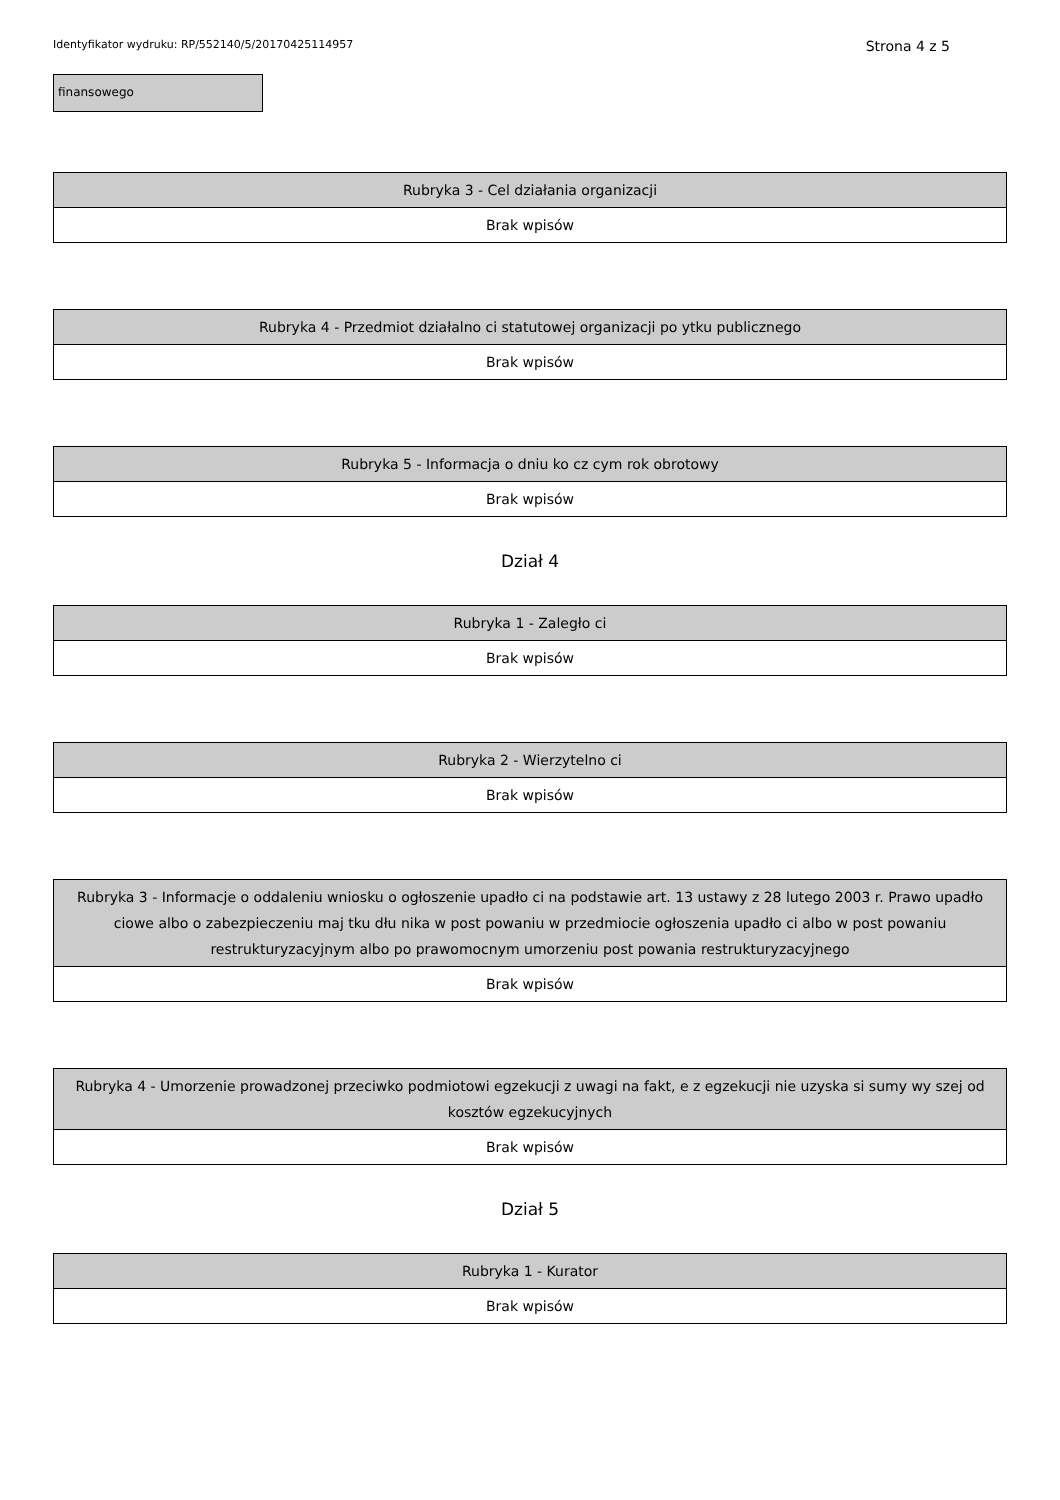Identyfikator wydruku: RP/552140/5/20170425114957 Strona 4 z 5
finansowego
| Rubryka 3 - Cel działania organizacji |
| --- |
| Brak wpisów |
| Rubryka 4 - Przedmiot działalno ci statutowej organizacji po ytku publicznego |
| --- |
| Brak wpisów |
| Rubryka 5 - Informacja o dniu ko cz cym rok obrotowy |
| --- |
| Brak wpisów |
Dział 4
| Rubryka 1 - Zaległo ci |
| --- |
| Brak wpisów |
| Rubryka 2 - Wierzytelno ci |
| --- |
| Brak wpisów |
| Rubryka 3 - Informacje o oddaleniu wniosku o ogłoszenie upadło ci na podstawie art. 13 ustawy z 28 lutego 2003 r. Prawo upadło ciowe albo o zabezpieczeniu maj tku dłu nika w post powaniu w przedmiocie ogłoszenia upadło ci albo w post powaniu restrukturyzacyjnym albo po prawomocnym umorzeniu post powania restrukturyzacyjnego |
| --- |
| Brak wpisów |
| Rubryka 4 - Umorzenie prowadzonej przeciwko podmiotowi egzekucji z uwagi na fakt, e z egzekucji nie uzyska si sumy wy szej od kosztów egzekucyjnych |
| --- |
| Brak wpisów |
Dział 5
| Rubryka 1 - Kurator |
| --- |
| Brak wpisów |